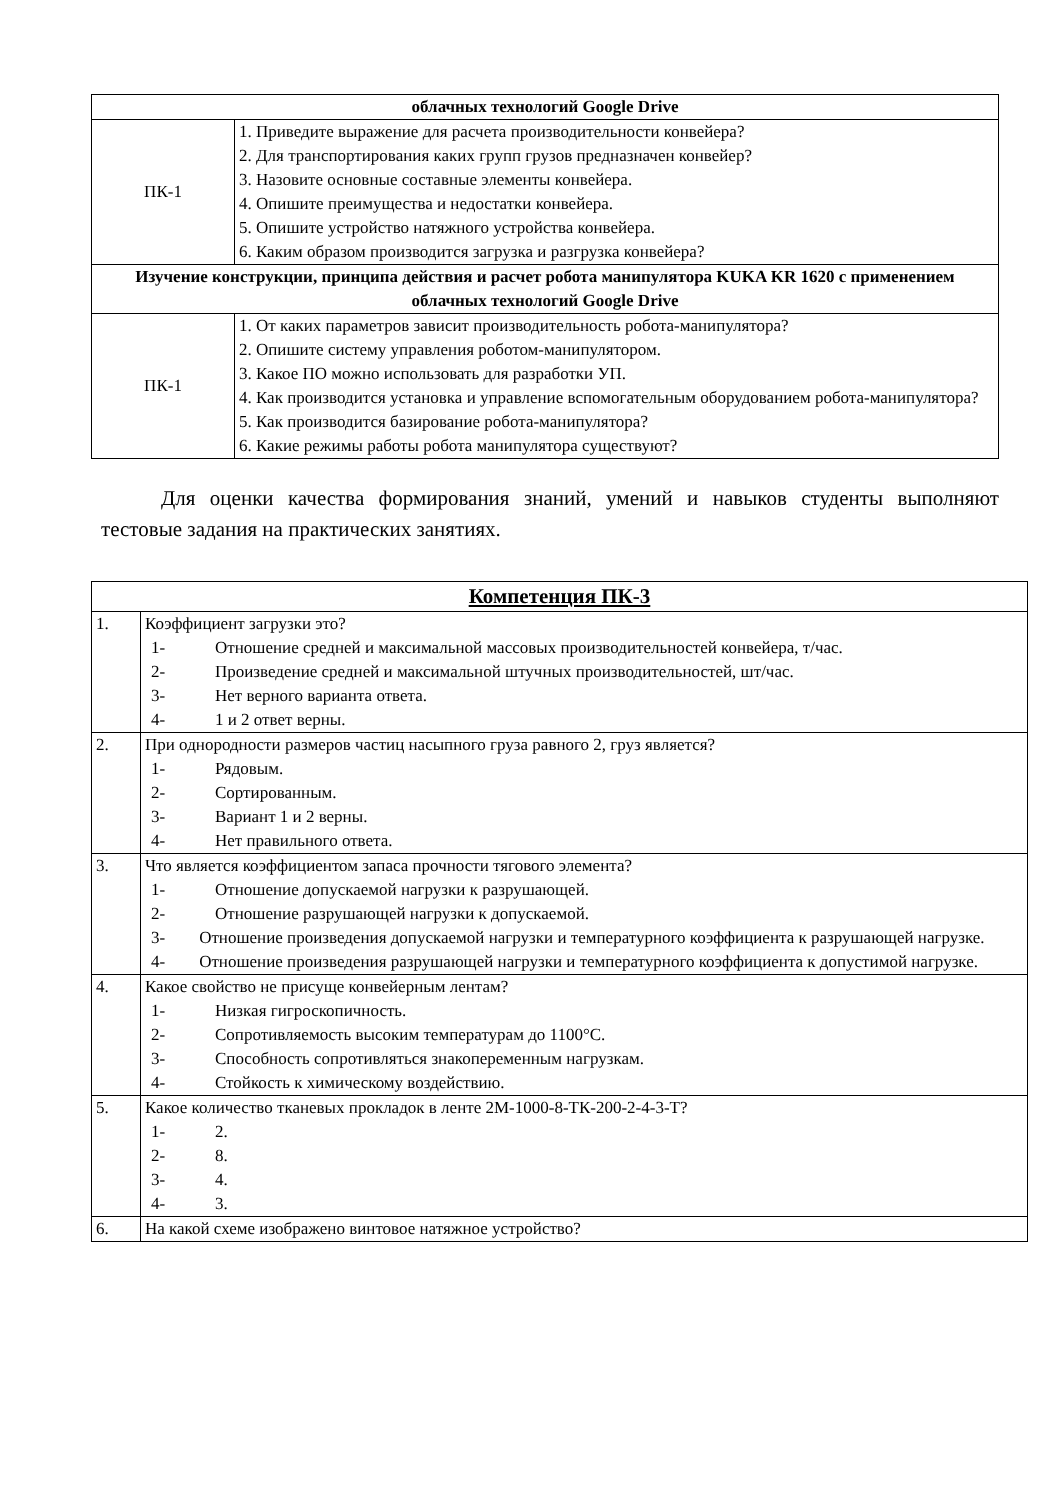| облачных технологий Google Drive | |
| --- | --- |
| ПК-1 | 1. Приведите выражение для расчета производительности конвейера? 2. Для транспортирования каких групп грузов предназначен конвейер? 3. Назовите основные составные элементы конвейера. 4. Опишите преимущества и недостатки конвейера. 5. Опишите устройство натяжного устройства конвейера. 6. Каким образом производится загрузка и разгрузка конвейера? |
| Изучение конструкции, принципа действия и расчет робота манипулятора KUKA KR 1620 с применением облачных технологий Google Drive | |
| ПК-1 | 1. От каких параметров зависит производительность робота-манипулятора? 2. Опишите систему управления роботом-манипулятором. 3. Какое ПО можно использовать для разработки УП. 4. Как производится установка и управление вспомогательным оборудованием робота-манипулятора? 5. Как производится базирование робота-манипулятора? 6. Какие режимы работы робота манипулятора существуют? |
Для оценки качества формирования знаний, умений и навыков студенты выполняют тестовые задания на практических занятиях.
| Компетенция ПК-3 | |
| --- | --- |
| 1. | Коэффициент загрузки это? 1- Отношение средней и максимальной массовых производительностей конвейера, т/час. 2- Произведение средней и максимальной штучных производительностей, шт/час. 3- Нет верного варианта ответа. 4- 1 и 2 ответ верны. |
| 2. | При однородности размеров частиц насыпного груза равного 2, груз является? 1- Рядовым. 2- Сортированным. 3- Вариант 1 и 2 верны. 4- Нет правильного ответа. |
| 3. | Что является коэффициентом запаса прочности тягового элемента? 1- Отношение допускаемой нагрузки к разрушающей. 2- Отношение разрушающей нагрузки к допускаемой. 3- Отношение произведения допускаемой нагрузки и температурного коэффициента к разрушающей нагрузке. 4- Отношение произведения разрушающей нагрузки и температурного коэффициента к допустимой нагрузке. |
| 4. | Какое свойство не присуще конвейерным лентам? 1- Низкая гигроскопичность. 2- Сопротивляемость высоким температурам до 1100°С. 3- Способность сопротивляться знакопеременным нагрузкам. 4- Стойкость к химическому воздействию. |
| 5. | Какое количество тканевых прокладок в ленте 2М-1000-8-ТК-200-2-4-3-Т? 1- 2. 2- 8. 3- 4. 4- 3. |
| 6. | На какой схеме изображено винтовое натяжное устройство? |